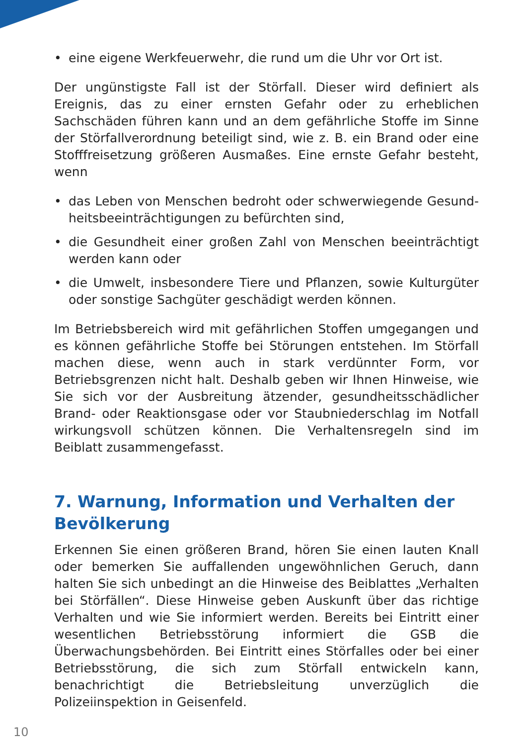• eine eigene Werkfeuerwehr, die rund um die Uhr vor Ort ist.
Der ungünstigste Fall ist der Störfall. Dieser wird definiert als Ereignis, das zu einer ernsten Gefahr oder zu erheblichen Sachschäden führen kann und an dem gefährliche Stoffe im Sinne der Störfallverordnung beteiligt sind, wie z. B. ein Brand oder eine Stofffreisetzung größeren Ausmaßes. Eine ernste Gefahr besteht, wenn
• das Leben von Menschen bedroht oder schwerwiegende Gesund­heitsbeeinträchtigungen zu befürchten sind,
• die Gesundheit einer großen Zahl von Menschen beeinträchtigt wer­den kann oder
• die Umwelt, insbesondere Tiere und Pflanzen, sowie Kulturgüter oder sonstige Sachgüter geschädigt werden können.
Im Betriebsbereich wird mit gefährlichen Stoffen umgegangen und es können gefährliche Stoffe bei Störungen entstehen. Im Störfall machen diese, wenn auch in stark verdünnter Form, vor Betriebsgrenzen nicht halt. Deshalb geben wir Ihnen Hinweise, wie Sie sich vor der Ausbreitung ätzender, gesundheitsschädlicher Brand- oder Reaktionsgase oder vor Staubniederschlag im Notfall wirkungsvoll schützen können. Die Verhal­tensregeln sind im Beiblatt zusammengefasst.
7. Warnung, Information und Verhalten der Bevöl­kerung
Erkennen Sie einen größeren Brand, hören Sie einen lauten Knall oder bemerken Sie auffallenden ungewöhnlichen Geruch, dann halten Sie sich unbedingt an die Hinweise des Beiblattes „Verhalten bei Störfällen“. Diese Hinweise geben Auskunft über das richtige Verhalten und wie Sie informiert werden. Bereits bei Eintritt einer wesentlichen Betriebsstörung informiert die GSB die Überwachungsbehörden. Bei Eintritt eines Störfal­les oder bei einer Betriebsstörung, die sich zum Störfall entwickeln kann, benachrichtigt die Betriebsleitung unverzüglich die Polizeiinspektion in Geisenfeld.
10